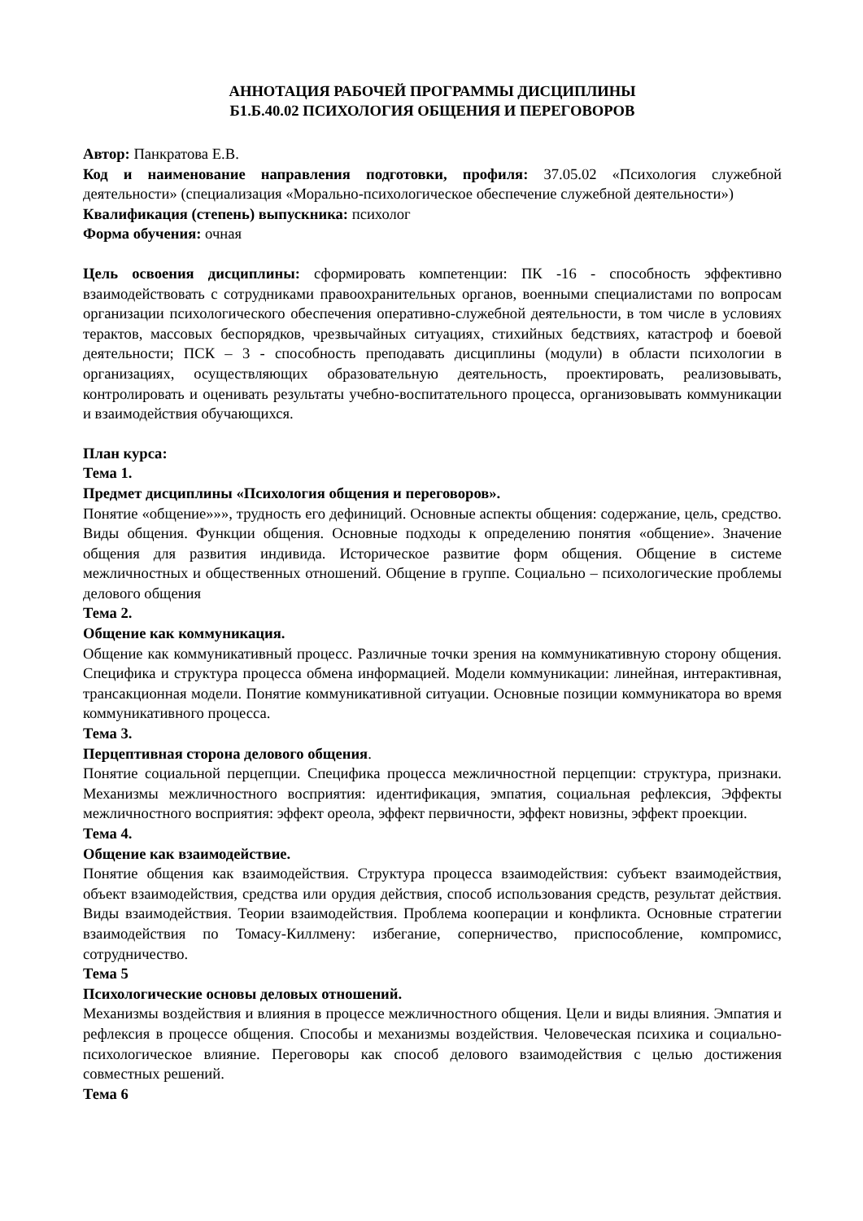АННОТАЦИЯ РАБОЧЕЙ ПРОГРАММЫ ДИСЦИПЛИНЫ
Б1.Б.40.02 ПСИХОЛОГИЯ ОБЩЕНИЯ И ПЕРЕГОВОРОВ
Автор: Панкратова Е.В.
Код и наименование направления подготовки, профиля: 37.05.02 «Психология служебной деятельности» (специализация «Морально-психологическое обеспечение служебной деятельности»)
Квалификация (степень) выпускника: психолог
Форма обучения: очная
Цель освоения дисциплины: сформировать компетенции: ПК -16 - способность эффективно взаимодействовать с сотрудниками правоохранительных органов, военными специалистами по вопросам организации психологического обеспечения оперативно-служебной деятельности, в том числе в условиях терактов, массовых беспорядков, чрезвычайных ситуациях, стихийных бедствиях, катастроф и боевой деятельности; ПСК – 3 - способность преподавать дисциплины (модули) в области психологии в организациях, осуществляющих образовательную деятельность, проектировать, реализовывать, контролировать и оценивать результаты учебно-воспитательного процесса, организовывать коммуникации и взаимодействия обучающихся.
План курса:
Тема 1.
Предмет дисциплины «Психология общения и переговоров».
Понятие «общение»»», трудность его дефиниций. Основные аспекты общения: содержание, цель, средство. Виды общения. Функции общения. Основные подходы к определению понятия «общение». Значение общения для развития индивида. Историческое развитие форм общения. Общение в системе межличностных и общественных отношений. Общение в группе. Социально – психологические проблемы делового общения
Тема 2.
Общение как коммуникация.
Общение как коммуникативный процесс. Различные точки зрения на коммуникативную сторону общения. Специфика и структура процесса обмена информацией. Модели коммуникации: линейная, интерактивная, трансакционная модели. Понятие коммуникативной ситуации. Основные позиции коммуникатора во время коммуникативного процесса.
Тема 3.
Перцептивная сторона делового общения.
Понятие социальной перцепции. Специфика процесса межличностной перцепции: структура, признаки. Механизмы межличностного восприятия: идентификация, эмпатия, социальная рефлексия, Эффекты межличностного восприятия: эффект ореола, эффект первичности, эффект новизны, эффект проекции.
Тема 4.
Общение как взаимодействие.
Понятие общения как взаимодействия. Структура процесса взаимодействия: субъект взаимодействия, объект взаимодействия, средства или орудия действия, способ использования средств, результат действия. Виды взаимодействия. Теории взаимодействия. Проблема кооперации и конфликта. Основные стратегии взаимодействия по Томасу-Киллмену: избегание, соперничество, приспособление, компромисс, сотрудничество.
Тема 5
Психологические основы деловых отношений.
Механизмы воздействия и влияния в процессе межличностного общения. Цели и виды влияния. Эмпатия и рефлексия в процессе общения. Способы и механизмы воздействия. Человеческая психика и социально-психологическое влияние. Переговоры как способ делового взаимодействия с целью достижения совместных решений.
Тема 6